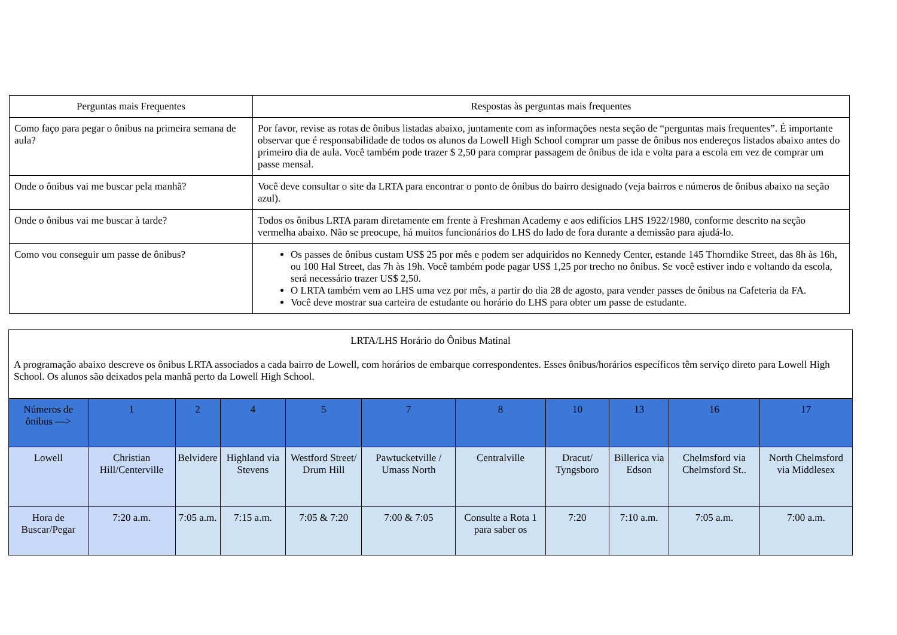| Perguntas mais Frequentes | Respostas às perguntas mais frequentes |
| --- | --- |
| Como faço para pegar o ônibus na primeira semana de aula? | Por favor, revise as rotas de ônibus listadas abaixo, juntamente com as informações nesta seção de “perguntas mais frequentes”. É importante observar que é responsabilidade de todos os alunos da Lowell High School comprar um passe de ônibus nos endereços listados abaixo antes do primeiro dia de aula. Você também pode trazer $ 2,50 para comprar passagem de ônibus de ida e volta para a escola em vez de comprar um passe mensal. |
| Onde o ônibus vai me buscar pela manhã? | Você deve consultar o site da LRTA para encontrar o ponto de ônibus do bairro designado (veja bairros e números de ônibus abaixo na seção azul). |
| Onde o ônibus vai me buscar à tarde? | Todos os ônibus LRTA param diretamente em frente à Freshman Academy e aos edifícios LHS 1922/1980, conforme descrito na seção vermelha abaixo. Não se preocupe, há muitos funcionários do LHS do lado de fora durante a demissão para ajudá-lo. |
| Como vou conseguir um passe de ônibus? | Os passes de ônibus custam US$ 25 por mês e podem ser adquiridos no Kennedy Center, estande 145 Thorndike Street, das 8h às 16h, ou 100 Hal Street, das 7h às 19h. Você também pode pagar US$ 1,25 por trecho no ônibus. Se você estiver indo e voltando da escola, será necessário trazer US$ 2,50. O LRTA também vem ao LHS uma vez por mês, a partir do dia 28 de agosto, para vender passes de ônibus na Cafeteria da FA. Você deve mostrar sua carteira de estudante ou horário do LHS para obter um passe de estudante. |
| LRTA/LHS Horário do Ônibus Matinal A programação abaixo descreve os ônibus LRTA associados a cada bairro de Lowell, com horários de embarque correspondentes. Esses ônibus/horários específicos têm serviço direto para Lowell High School. Os alunos são deixados pela manhã perto da Lowell High School. | | | | | | | | | | |
| Números de ônibus —> | 1 | 2 | 4 | 5 | 7 | 8 | 10 | 13 | 16 | 17 |
| Lowell | Christian Hill/Centerville | Belvidere | Highland via Stevens | Westford Street/ Drum Hill | Pawtucketville / Umass North | Centralville | Dracut/ Tyngsboro | Billerica via Edson | Chelmsford via Chelmsford St.. | North Chelmsford via Middlesex |
| Hora de Buscar/Pegar | 7:20 a.m. | 7:05 a.m. | 7:15 a.m. | 7:05 & 7:20 | 7:00 & 7:05 | Consulte a Rota 1 para saber os | 7:20 | 7:10 a.m. | 7:05 a.m. | 7:00 a.m. |